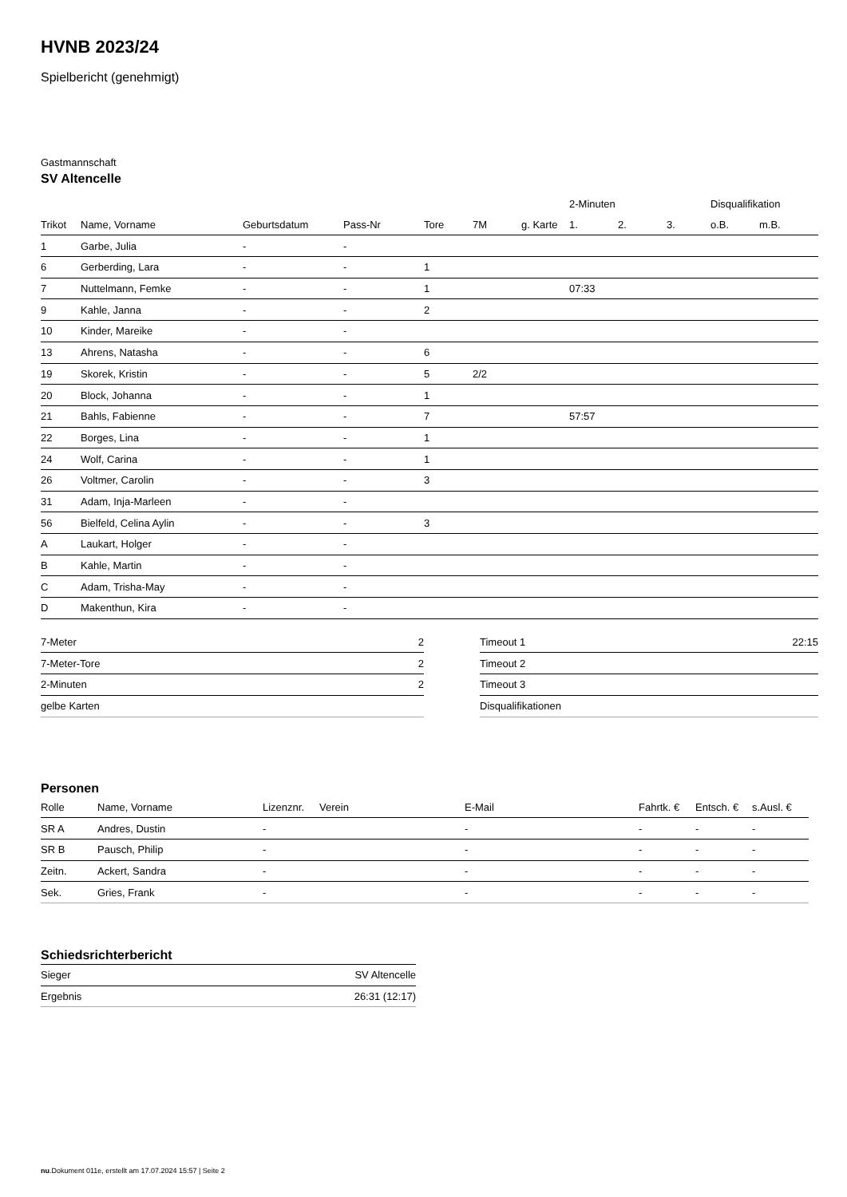HVNB 2023/24
Spielbericht (genehmigt)
Gastmannschaft
SV Altencelle
| | | | | | | | 2-Minuten | | | Disqualifikation | |
| --- | --- | --- | --- | --- | --- | --- | --- | --- | --- | --- | --- |
| Trikot | Name, Vorname | Geburtsdatum | Pass-Nr | Tore | 7M | g. Karte | 1. | 2. | 3. | o.B. | m.B. |
| 1 | Garbe, Julia | - | - | | | | | | | | |
| 6 | Gerberding, Lara | - | - | 1 | | | | | | | |
| 7 | Nuttelmann, Femke | - | - | 1 | | | 07:33 | | | | |
| 9 | Kahle, Janna | - | - | 2 | | | | | | | |
| 10 | Kinder, Mareike | - | - | | | | | | | | |
| 13 | Ahrens, Natasha | - | - | 6 | | | | | | | |
| 19 | Skorek, Kristin | - | - | 5 | 2/2 | | | | | | |
| 20 | Block, Johanna | - | - | 1 | | | | | | | |
| 21 | Bahls, Fabienne | - | - | 7 | | | 57:57 | | | | |
| 22 | Borges, Lina | - | - | 1 | | | | | | | |
| 24 | Wolf, Carina | - | - | 1 | | | | | | | |
| 26 | Voltmer, Carolin | - | - | 3 | | | | | | | |
| 31 | Adam, Inja-Marleen | - | - | | | | | | | | |
| 56 | Bielfeld, Celina Aylin | - | - | 3 | | | | | | | |
| A | Laukart, Holger | - | - | | | | | | | | |
| B | Kahle, Martin | - | - | | | | | | | | |
| C | Adam, Trisha-May | - | - | | | | | | | | |
| D | Makenthun, Kira | - | - | | | | | | | | |
| 7-Meter | 2 |
| 7-Meter-Tore | 2 |
| 2-Minuten | 2 |
| gelbe Karten | |
| Timeout 1 | 22:15 |
| Timeout 2 | |
| Timeout 3 | |
| Disqualifikationen | |
Personen
| Rolle | Name, Vorname | Lizenznr. | Verein | E-Mail | Fahrtk. € | Entsch. € | s.Ausl. € |
| --- | --- | --- | --- | --- | --- | --- | --- |
| SR A | Andres, Dustin | - | | - | - | - | - |
| SR B | Pausch, Philip | - | | - | - | - | - |
| Zeitn. | Ackert, Sandra | - | | - | - | - | - |
| Sek. | Gries, Frank | - | | - | - | - | - |
Schiedsrichterbericht
| Sieger | SV Altencelle |
| Ergebnis | 26:31 (12:17) |
nu.Dokument 011e, erstellt am 17.07.2024 15:57 | Seite 2